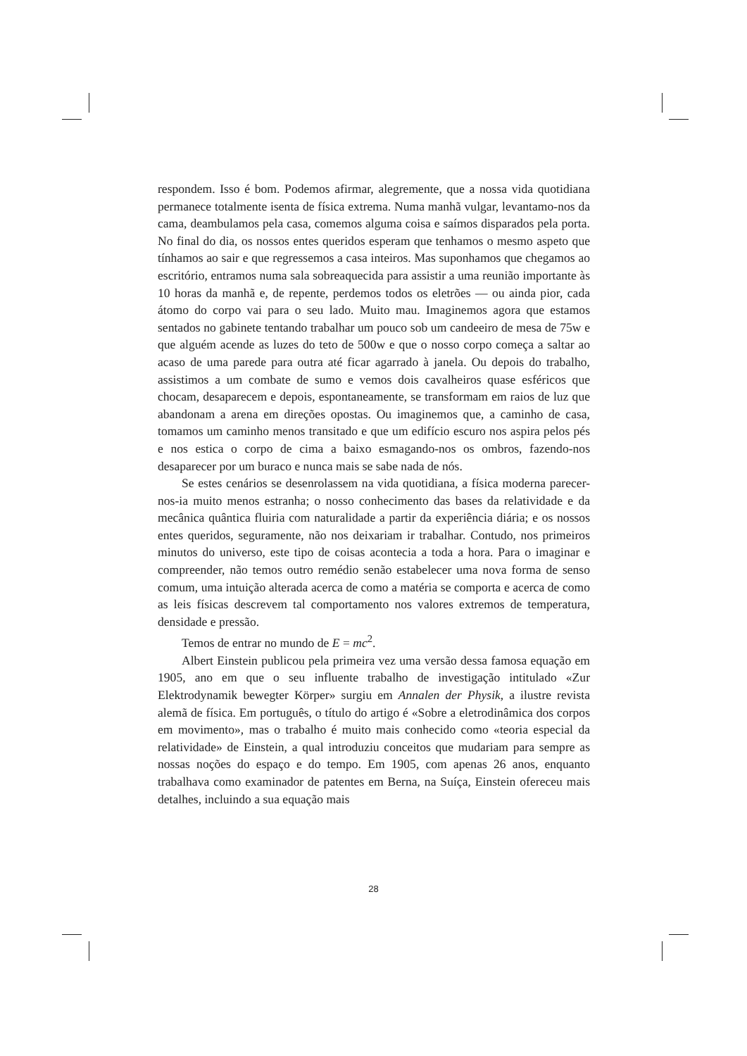respondem. Isso é bom. Podemos afirmar, alegremente, que a nossa vida quotidiana permanece totalmente isenta de física extrema. Numa manhã vulgar, levantamo-nos da cama, deambulamos pela casa, comemos alguma coisa e saímos disparados pela porta. No final do dia, os nossos entes queridos esperam que tenhamos o mesmo aspeto que tínhamos ao sair e que regressemos a casa inteiros. Mas suponhamos que chegamos ao escritório, entramos numa sala sobreaquecida para assistir a uma reunião importante às 10 horas da manhã e, de repente, perdemos todos os eletrões — ou ainda pior, cada átomo do corpo vai para o seu lado. Muito mau. Imaginemos agora que estamos sentados no gabinete tentando trabalhar um pouco sob um candeeiro de mesa de 75w e que alguém acende as luzes do teto de 500w e que o nosso corpo começa a saltar ao acaso de uma parede para outra até ficar agarrado à janela. Ou depois do trabalho, assistimos a um combate de sumo e vemos dois cavalheiros quase esféricos que chocam, desaparecem e depois, espontaneamente, se transformam em raios de luz que abandonam a arena em direções opostas. Ou imaginemos que, a caminho de casa, tomamos um caminho menos transitado e que um edifício escuro nos aspira pelos pés e nos estica o corpo de cima a baixo esmagando-nos os ombros, fazendo-nos desaparecer por um buraco e nunca mais se sabe nada de nós.
Se estes cenários se desenrolassem na vida quotidiana, a física moderna parecer-nos-ia muito menos estranha; o nosso conhecimento das bases da relatividade e da mecânica quântica fluiria com naturalidade a partir da experiência diária; e os nossos entes queridos, seguramente, não nos deixariam ir trabalhar. Contudo, nos primeiros minutos do universo, este tipo de coisas acontecia a toda a hora. Para o imaginar e compreender, não temos outro remédio senão estabelecer uma nova forma de senso comum, uma intuição alterada acerca de como a matéria se comporta e acerca de como as leis físicas descrevem tal comportamento nos valores extremos de temperatura, densidade e pressão.
Temos de entrar no mundo de E = mc<sup>2</sup>.
Albert Einstein publicou pela primeira vez uma versão dessa famosa equação em 1905, ano em que o seu influente trabalho de investigação intitulado «Zur Elektrodynamik bewegter Körper» surgiu em Annalen der Physik, a ilustre revista alemã de física. Em português, o título do artigo é «Sobre a eletrodinâmica dos corpos em movimento», mas o trabalho é muito mais conhecido como «teoria especial da relatividade» de Einstein, a qual introduziu conceitos que mudariam para sempre as nossas noções do espaço e do tempo. Em 1905, com apenas 26 anos, enquanto trabalhava como examinador de patentes em Berna, na Suíça, Einstein ofereceu mais detalhes, incluindo a sua equação mais
28